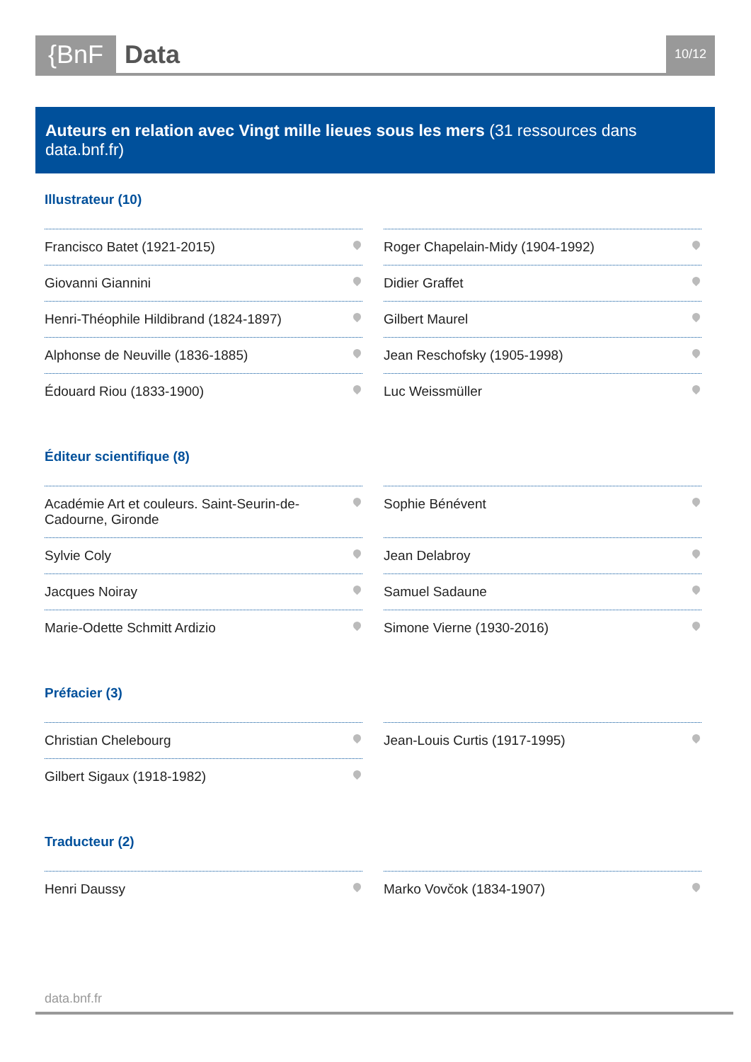{BnF Data 10/12
Auteurs en relation avec Vingt mille lieues sous les mers (31 ressources dans data.bnf.fr)
Illustrateur (10)
Francisco Batet (1921-2015)
Roger Chapelain-Midy (1904-1992)
Giovanni Giannini
Didier Graffet
Henri-Théophile Hildibrand (1824-1897)
Gilbert Maurel
Alphonse de Neuville (1836-1885)
Jean Reschofsky (1905-1998)
Édouard Riou (1833-1900)
Luc Weissmüller
Éditeur scientifique (8)
Académie Art et couleurs. Saint-Seurin-de-Cadourne, Gironde
Sophie Bénévent
Sylvie Coly
Jean Delabroy
Jacques Noiray
Samuel Sadaune
Marie-Odette Schmitt Ardizio
Simone Vierne (1930-2016)
Préfacier (3)
Christian Chelebourg
Jean-Louis Curtis (1917-1995)
Gilbert Sigaux (1918-1982)
Traducteur (2)
Henri Daussy
Marko Vovčok (1834-1907)
data.bnf.fr